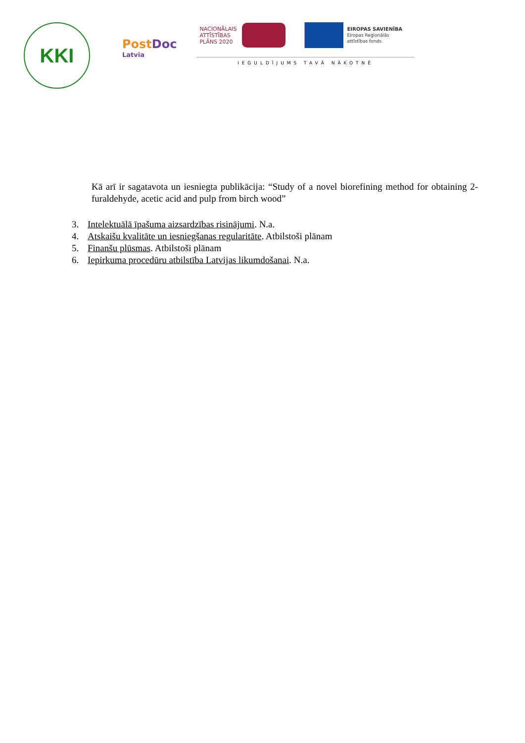KKI
PostDoc
Latvia
NACIONĀLAIS
ATTĪSTĪBAS
PLĀNS 2020
EIROPAS SAVIENĪBA
Eiropas Reģionālās
attīstības fonds
IEGULDĪJUMS TAVĀ NĀKOTNĒ
Kā arī ir sagatavota un iesniegta publikācija: “Study of a novel biorefining method for obtaining 2-furaldehyde, acetic acid and pulp from birch wood”
3. Intelektuālā īpašuma aizsardzības risinājumi. N.a.
4. Atskaišu kvalitāte un iesniegšanas regularitāte. Atbilstoši plānam
5. Finanšu plūsmas. Atbilstoši plānam
6. Iepirkuma procedūru atbilstība Latvijas likumdošanai. N.a.